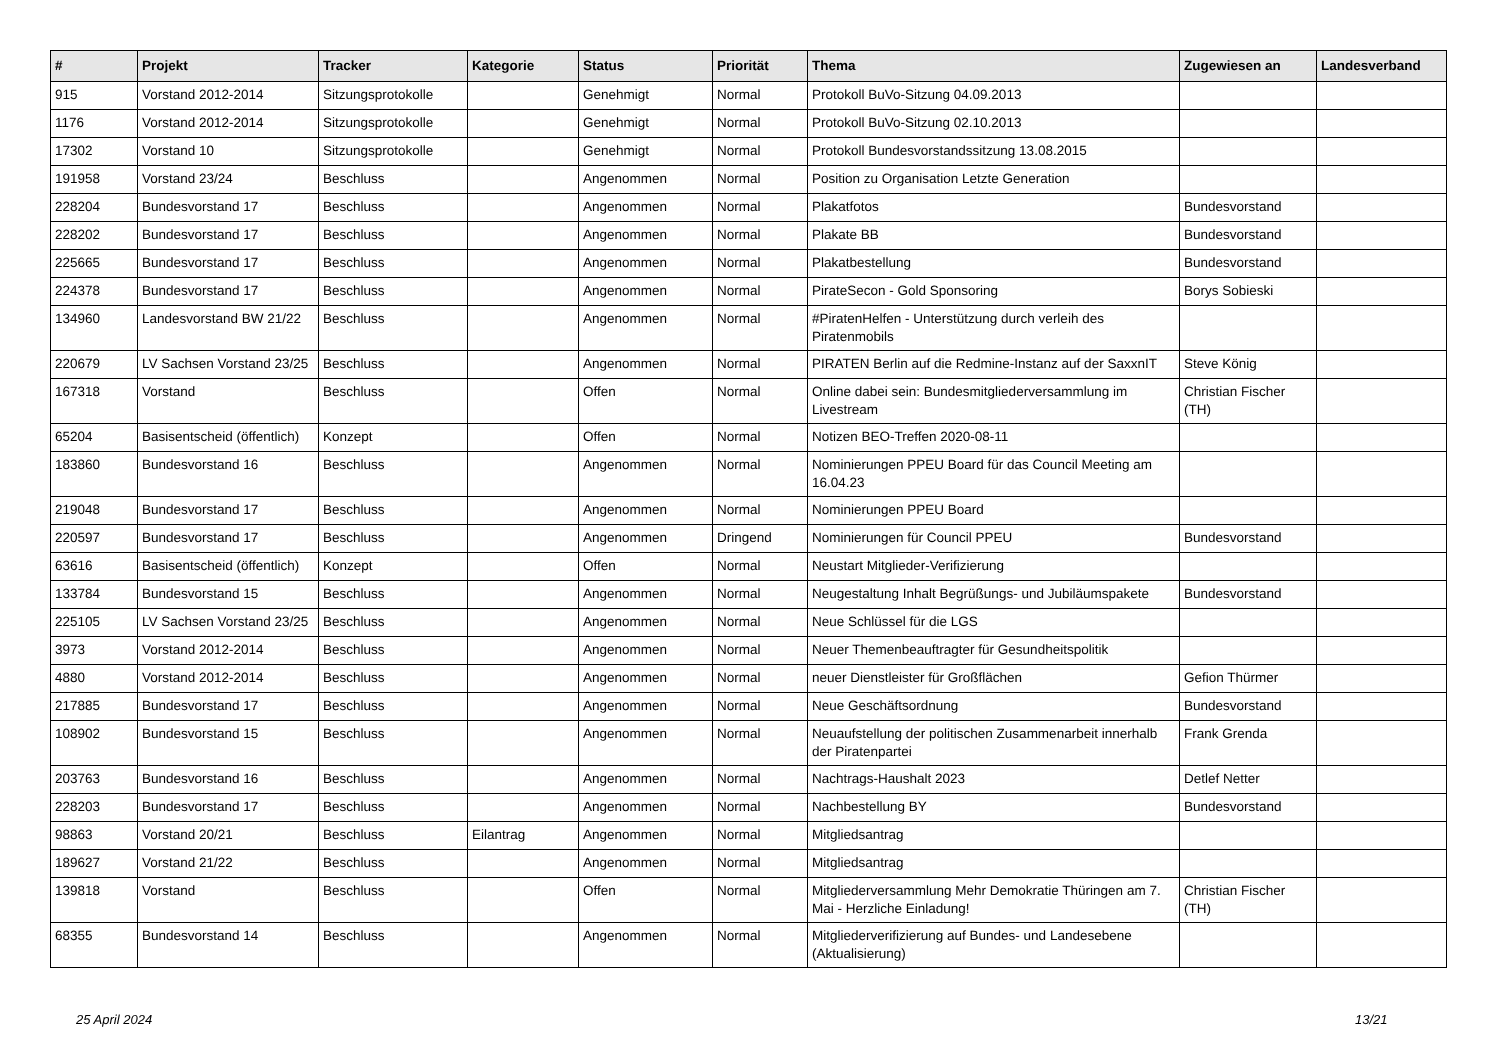| # | Projekt | Tracker | Kategorie | Status | Priorität | Thema | Zugewiesen an | Landesverband |
| --- | --- | --- | --- | --- | --- | --- | --- | --- |
| 915 | Vorstand 2012-2014 | Sitzungsprotokolle | | Genehmigt | Normal | Protokoll BuVo-Sitzung 04.09.2013 | | |
| 1176 | Vorstand 2012-2014 | Sitzungsprotokolle | | Genehmigt | Normal | Protokoll BuVo-Sitzung 02.10.2013 | | |
| 17302 | Vorstand 10 | Sitzungsprotokolle | | Genehmigt | Normal | Protokoll Bundesvorstandssitzung 13.08.2015 | | |
| 191958 | Vorstand 23/24 | Beschluss | | Angenommen | Normal | Position zu Organisation Letzte Generation | | |
| 228204 | Bundesvorstand 17 | Beschluss | | Angenommen | Normal | Plakatfotos | Bundesvorstand | |
| 228202 | Bundesvorstand 17 | Beschluss | | Angenommen | Normal | Plakate BB | Bundesvorstand | |
| 225665 | Bundesvorstand 17 | Beschluss | | Angenommen | Normal | Plakatbestellung | Bundesvorstand | |
| 224378 | Bundesvorstand 17 | Beschluss | | Angenommen | Normal | PirateSecon - Gold Sponsoring | Borys Sobieski | |
| 134960 | Landesvorstand BW 21/22 | Beschluss | | Angenommen | Normal | #PiratenHelfen - Unterstützung durch verleih des Piratenmobils | | |
| 220679 | LV Sachsen Vorstand 23/25 | Beschluss | | Angenommen | Normal | PIRATEN Berlin auf die Redmine-Instanz auf der SaxxnIT | Steve König | |
| 167318 | Vorstand | Beschluss | | Offen | Normal | Online dabei sein: Bundesmitgliederversammlung im Livestream | Christian Fischer (TH) | |
| 65204 | Basisentscheid (öffentlich) | Konzept | | Offen | Normal | Notizen BEO-Treffen 2020-08-11 | | |
| 183860 | Bundesvorstand 16 | Beschluss | | Angenommen | Normal | Nominierungen PPEU Board für das Council Meeting am 16.04.23 | | |
| 219048 | Bundesvorstand 17 | Beschluss | | Angenommen | Normal | Nominierungen PPEU Board | | |
| 220597 | Bundesvorstand 17 | Beschluss | | Angenommen | Dringend | Nominierungen für Council PPEU | Bundesvorstand | |
| 63616 | Basisentscheid (öffentlich) | Konzept | | Offen | Normal | Neustart Mitglieder-Verifizierung | | |
| 133784 | Bundesvorstand 15 | Beschluss | | Angenommen | Normal | Neugestaltung Inhalt Begrüßungs- und Jubiläumspakete | Bundesvorstand | |
| 225105 | LV Sachsen Vorstand 23/25 | Beschluss | | Angenommen | Normal | Neue Schlüssel für die LGS | | |
| 3973 | Vorstand 2012-2014 | Beschluss | | Angenommen | Normal | Neuer Themenbeauftragter für Gesundheitspolitik | | |
| 4880 | Vorstand 2012-2014 | Beschluss | | Angenommen | Normal | neuer Dienstleister für Großflächen | Gefion Thürmer | |
| 217885 | Bundesvorstand 17 | Beschluss | | Angenommen | Normal | Neue Geschäftsordnung | Bundesvorstand | |
| 108902 | Bundesvorstand 15 | Beschluss | | Angenommen | Normal | Neuaufstellung der politischen Zusammenarbeit innerhalb der Piratenpartei | Frank Grenda | |
| 203763 | Bundesvorstand 16 | Beschluss | | Angenommen | Normal | Nachtrags-Haushalt 2023 | Detlef Netter | |
| 228203 | Bundesvorstand 17 | Beschluss | | Angenommen | Normal | Nachbestellung BY | Bundesvorstand | |
| 98863 | Vorstand 20/21 | Beschluss | Eilantrag | Angenommen | Normal | Mitgliedsantrag | | |
| 189627 | Vorstand 21/22 | Beschluss | | Angenommen | Normal | Mitgliedsantrag | | |
| 139818 | Vorstand | Beschluss | | Offen | Normal | Mitgliederversammlung Mehr Demokratie Thüringen am 7. Mai - Herzliche Einladung! | Christian Fischer (TH) | |
| 68355 | Bundesvorstand 14 | Beschluss | | Angenommen | Normal | Mitgliederverifizierung auf Bundes- und Landesebene (Aktualisierung) | | |
25 April 2024 13/21